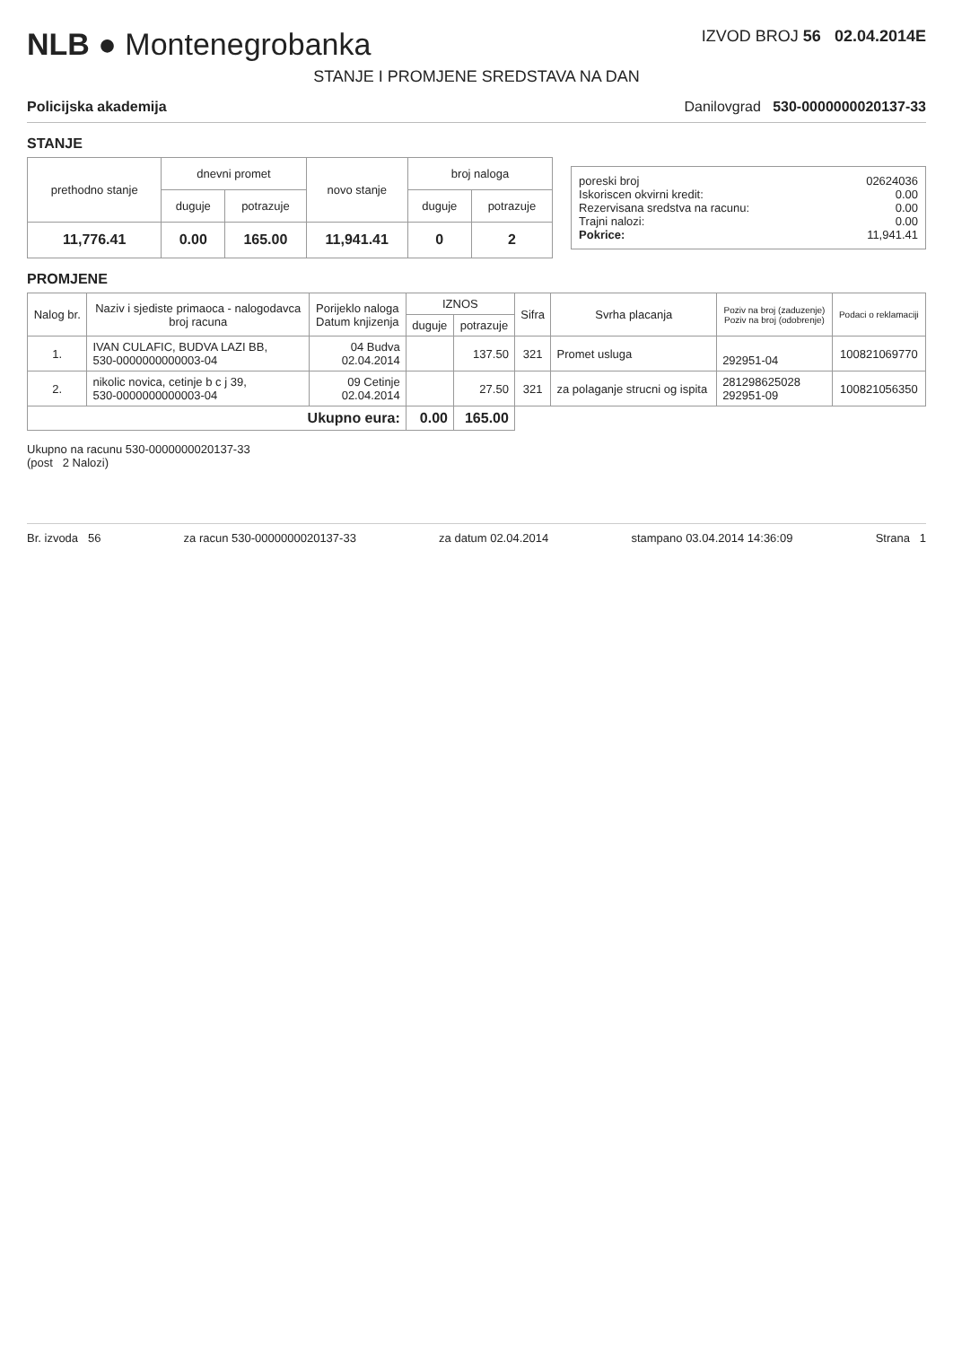NLB ● Montenegrobanka
IZVOD BROJ 56 02.04.2014E
STANJE I PROMJENE SREDSTAVA NA DAN
Policijska akademija Danilovgrad 530-0000000020137-33
STANJE
| prethodno stanje | dnevni promet | | novo stanje | broj naloga | |
| --- | --- | --- | --- | --- | --- |
| | duguje | potrazuje | | duguje | potrazuje |
| 11,776.41 | 0.00 | 165.00 | 11,941.41 | 0 | 2 |
poreski broj 02624036
Iskoriscen okvirni kredit: 0.00
Rezervisana sredstva na racunu: 0.00
Trajni nalozi: 0.00
Pokrice: 11,941.41
PROMJENE
| Nalog br. | Naziv i sjediste primaoca - nalogodavca broj racuna | Porijeklo naloga Datum knjizenja | IZNOS | | Sifra | Svrha placanja | Poziv na broj (zaduzenje) Poziv na broj (odobrenje) | Podaci o reklamaciji |
| --- | --- | --- | --- | --- | --- | --- | --- | --- |
| | | | duguje | potrazuje | | | | |
| 1. | IVAN CULAFIC, BUDVA LAZI BB, 530-0000000000003-04 | 04 Budva 02.04.2014 | | 137.50 | 321 | Promet usluga | 292951-04 | 100821069770 |
| 2. | nikolic novica, cetinje b c j 39, 530-0000000000003-04 | 09 Cetinje 02.04.2014 | | 27.50 | 321 | za polaganje strucni og ispita | 281298625028 292951-09 | 100821056350 |
| Ukupno eura: | | | 0.00 | 165.00 | | | | |
Ukupno na racunu 530-0000000020137-33
(post 2 Nalozi)
Br. izvoda 56 za racun 530-0000000020137-33 za datum 02.04.2014 stampano 03.04.2014 14:36:09 Strana 1